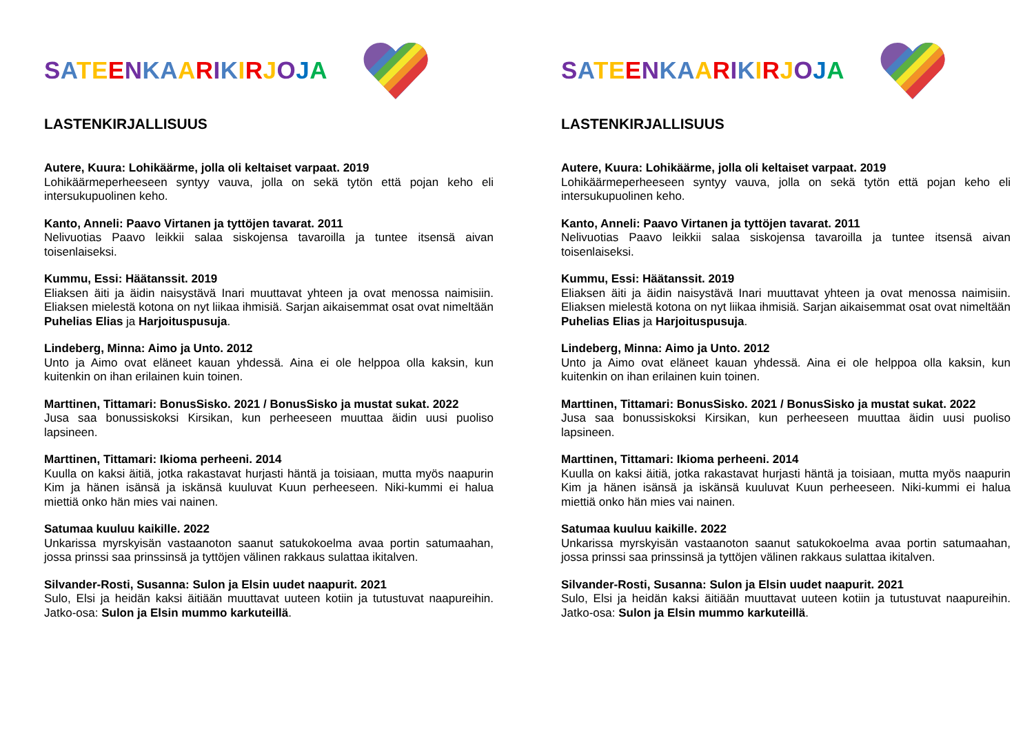SATEENKAARIKIRJOJA
LASTENKIRJALLISUUS
Autere, Kuura: Lohikäärme, jolla oli keltaiset varpaat. 2019
Lohikäärmeperheeseen syntyy vauva, jolla on sekä tytön että pojan keho eli intersukupuolinen keho.
Kanto, Anneli: Paavo Virtanen ja tyttöjen tavarat. 2011
Nelivuotias Paavo leikkii salaa siskojensa tavaroilla ja tuntee itsensä aivan toisenlaiseksi.
Kummu, Essi: Häätanssit. 2019
Eliaksen äiti ja äidin naisystävä Inari muuttavat yhteen ja ovat menossa naimisiin. Eliaksen mielestä kotona on nyt liikaa ihmisiä. Sarjan aikaisemmat osat ovat nimeltään Puhelias Elias ja Harjoituspusuja.
Lindeberg, Minna: Aimo ja Unto. 2012
Unto ja Aimo ovat eläneet kauan yhdessä. Aina ei ole helppoa olla kaksin, kun kuitenkin on ihan erilainen kuin toinen.
Marttinen, Tittamari: BonusSisko. 2021 / BonusSisko ja mustat sukat. 2022
Jusa saa bonussiskoksi Kirsikan, kun perheeseen muuttaa äidin uusi puoliso lapsineen.
Marttinen, Tittamari: Ikioma perheeni. 2014
Kuulla on kaksi äitiä, jotka rakastavat hurjasti häntä ja toisiaan, mutta myös naapurin Kim ja hänen isänsä ja iskänsä kuuluvat Kuun perheeseen. Niki-kummi ei halua miettiä onko hän mies vai nainen.
Satumaa kuuluu kaikille. 2022
Unkarissa myrskyisän vastaanoton saanut satukokoelma avaa portin satumaahan, jossa prinssi saa prinssinsä ja tyttöjen välinen rakkaus sulattaa ikitalven.
Silvander-Rosti, Susanna: Sulon ja Elsin uudet naapurit. 2021
Sulo, Elsi ja heidän kaksi äitiään muuttavat uuteen kotiin ja tutustuvat naapureihin. Jatko-osa: Sulon ja Elsin mummo karkuteillä.
SATEENKAARIKIRJOJA
LASTENKIRJALLISUUS
Autere, Kuura: Lohikäärme, jolla oli keltaiset varpaat. 2019
Lohikäärmeperheeseen syntyy vauva, jolla on sekä tytön että pojan keho eli intersukupuolinen keho.
Kanto, Anneli: Paavo Virtanen ja tyttöjen tavarat. 2011
Nelivuotias Paavo leikkii salaa siskojensa tavaroilla ja tuntee itsensä aivan toisenlaiseksi.
Kummu, Essi: Häätanssit. 2019
Eliaksen äiti ja äidin naisystävä Inari muuttavat yhteen ja ovat menossa naimisiin. Eliaksen mielestä kotona on nyt liikaa ihmisiä. Sarjan aikaisemmat osat ovat nimeltään Puhelias Elias ja Harjoituspusuja.
Lindeberg, Minna: Aimo ja Unto. 2012
Unto ja Aimo ovat eläneet kauan yhdessä. Aina ei ole helppoa olla kaksin, kun kuitenkin on ihan erilainen kuin toinen.
Marttinen, Tittamari: BonusSisko. 2021 / BonusSisko ja mustat sukat. 2022
Jusa saa bonussiskoksi Kirsikan, kun perheeseen muuttaa äidin uusi puoliso lapsineen.
Marttinen, Tittamari: Ikioma perheeni. 2014
Kuulla on kaksi äitiä, jotka rakastavat hurjasti häntä ja toisiaan, mutta myös naapurin Kim ja hänen isänsä ja iskänsä kuuluvat Kuun perheeseen. Niki-kummi ei halua miettiä onko hän mies vai nainen.
Satumaa kuuluu kaikille. 2022
Unkarissa myrskyisän vastaanoton saanut satukokoelma avaa portin satumaahan, jossa prinssi saa prinssinsä ja tyttöjen välinen rakkaus sulattaa ikitalven.
Silvander-Rosti, Susanna: Sulon ja Elsin uudet naapurit. 2021
Sulo, Elsi ja heidän kaksi äitiään muuttavat uuteen kotiin ja tutustuvat naapureihin. Jatko-osa: Sulon ja Elsin mummo karkuteillä.